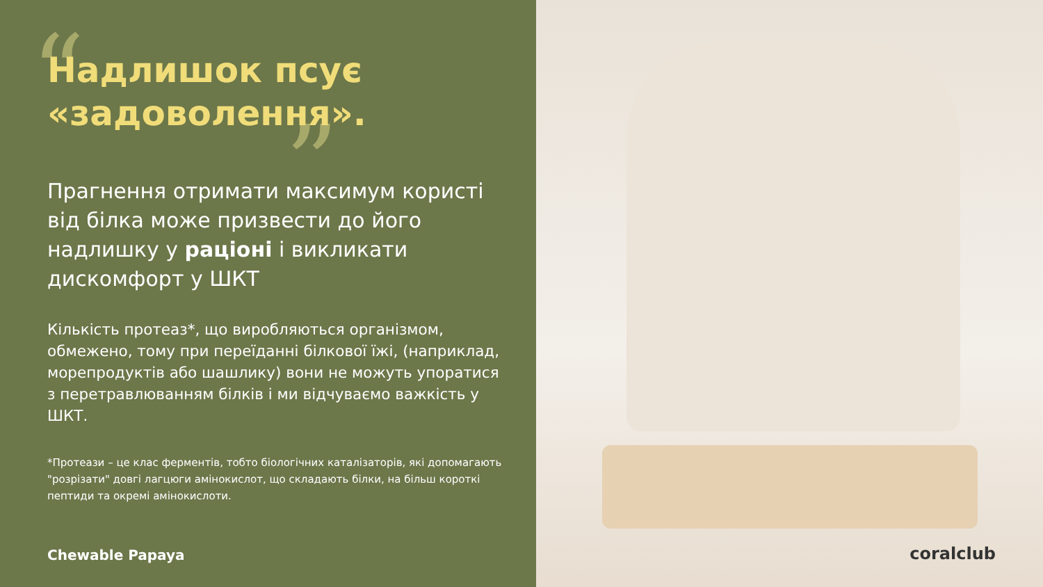“
”
Надлишок псує
«задоволення».
Прагнення отримати максимум користі від білка може призвести до його надлишку у раціоні і викликати дискомфорт у ШКТ
Кількість протеаз*, що виробляються організмом, обмежено, тому при переїданні білкової їжі, (наприклад, морепродуктів або шашлику) вони не можуть упоратися з перетравлюванням білків і ми відчуваємо важкість у ШКТ.
*Протеази – це клас ферментів, тобто біологічних каталізаторів, які допомагають "розрізати" довгі лагцюги амінокислот, що складають білки, на більш короткі пептиди та окремі амінокислоти.
Chewable Papaya
coralclub